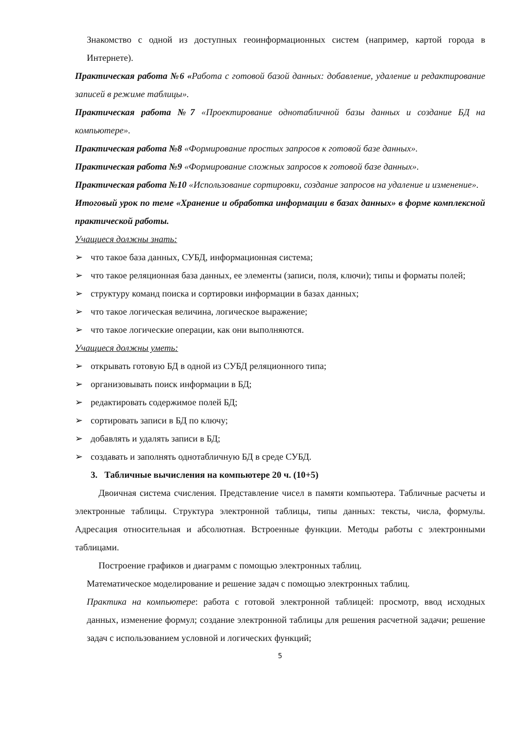Знакомство с одной из доступных геоинформационных систем (например, картой города в Интернете).
Практическая работа №6 «Работа с готовой базой данных: добавление, удаление и редактирование записей в режиме таблицы».
Практическая работа №7 «Проектирование однотабличной базы данных и создание БД на компьютере».
Практическая работа №8 «Формирование простых запросов к готовой базе данных».
Практическая работа №9 «Формирование сложных запросов к готовой базе данных».
Практическая работа №10 «Использование сортировки, создание запросов на удаление и изменение».
Итоговый урок по теме «Хранение и обработка информации в базах данных» в форме комплексной практической работы.
Учащиеся должны знать:
➢ что такое база данных, СУБД, информационная система;
➢ что такое реляционная база данных, ее элементы (записи, поля, ключи); типы и форматы полей;
➢ структуру команд поиска и сортировки информации в базах данных;
➢ что такое логическая величина, логическое выражение;
➢ что такое логические операции, как они выполняются.
Учащиеся должны уметь:
➢ открывать готовую БД в одной из СУБД реляционного типа;
➢ организовывать поиск информации в БД;
➢ редактировать содержимое полей БД;
➢ сортировать записи в БД по ключу;
➢ добавлять и удалять записи в БД;
➢ создавать и заполнять однотабличную БД в среде СУБД.
3. Табличные вычисления на компьютере 20 ч. (10+5)
Двоичная система счисления. Представление чисел в памяти компьютера. Табличные расчеты и электронные таблицы. Структура электронной таблицы, типы данных: тексты, числа, формулы. Адресация относительная и абсолютная. Встроенные функции. Методы работы с электронными таблицами.
Построение графиков и диаграмм с помощью электронных таблиц.
Математическое моделирование и решение задач с помощью электронных таблиц.
Практика на компьютере: работа с готовой электронной таблицей: просмотр, ввод исходных данных, изменение формул; создание электронной таблицы для решения расчетной задачи; решение задач с использованием условной и логических функций;
5